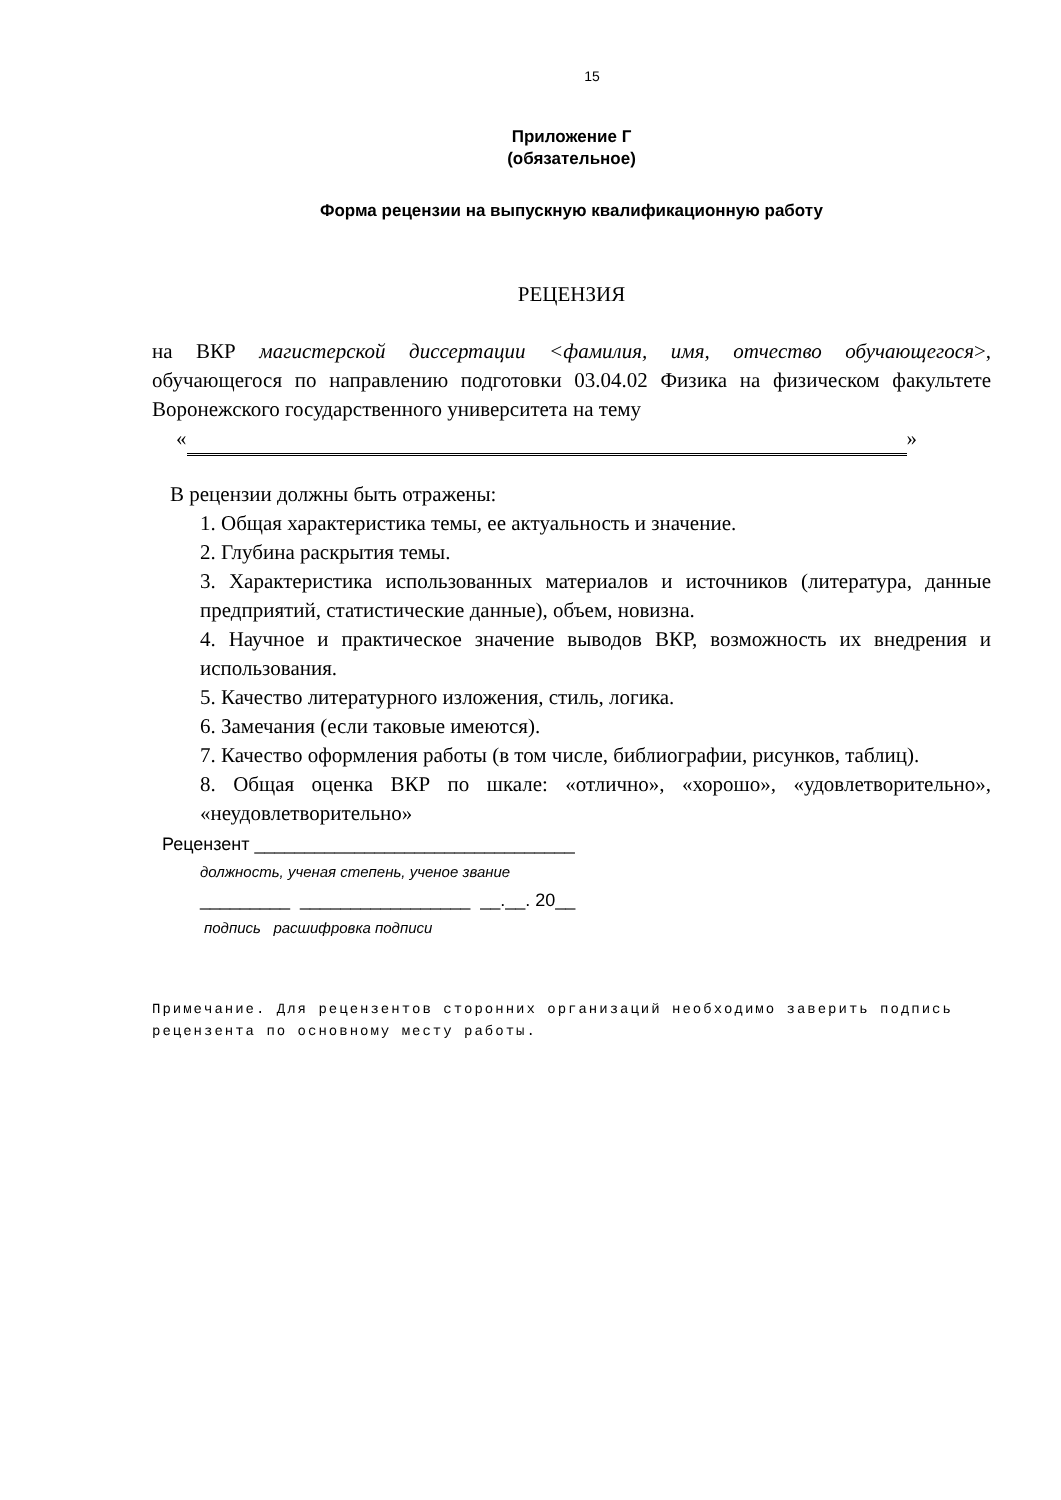15
Приложение Г
(обязательное)
Форма рецензии на выпускную квалификационную работу
РЕЦЕНЗИЯ
на ВКР магистерской диссертации <фамилия, имя, отчество обучающегося>, обучающегося по направлению подготовки 03.04.02 Физика на физическом факультете Воронежского государственного университета на тему
« »
В рецензии должны быть отражены:
1. Общая характеристика темы, ее актуальность и значение.
2. Глубина раскрытия темы.
3. Характеристика использованных материалов и источников (литература, данные предприятий, статистические данные), объем, новизна.
4. Научное и практическое значение выводов ВКР, возможность их внедрения и использования.
5. Качество литературного изложения, стиль, логика.
6. Замечания (если таковые имеются).
7. Качество оформления работы (в том числе, библиографии, рисунков, таблиц).
8. Общая оценка ВКР по шкале: «отлично», «хорошо», «удовлетворительно», «неудовлетворительно»
Рецензент ________________________________
должность, ученая степень, ученое звание
_________ _________________ __.__. 20__
подпись расшифровка подписи
Примечание. Для рецензентов сторонних организаций необходимо заверить подпись рецензента по основному месту работы.